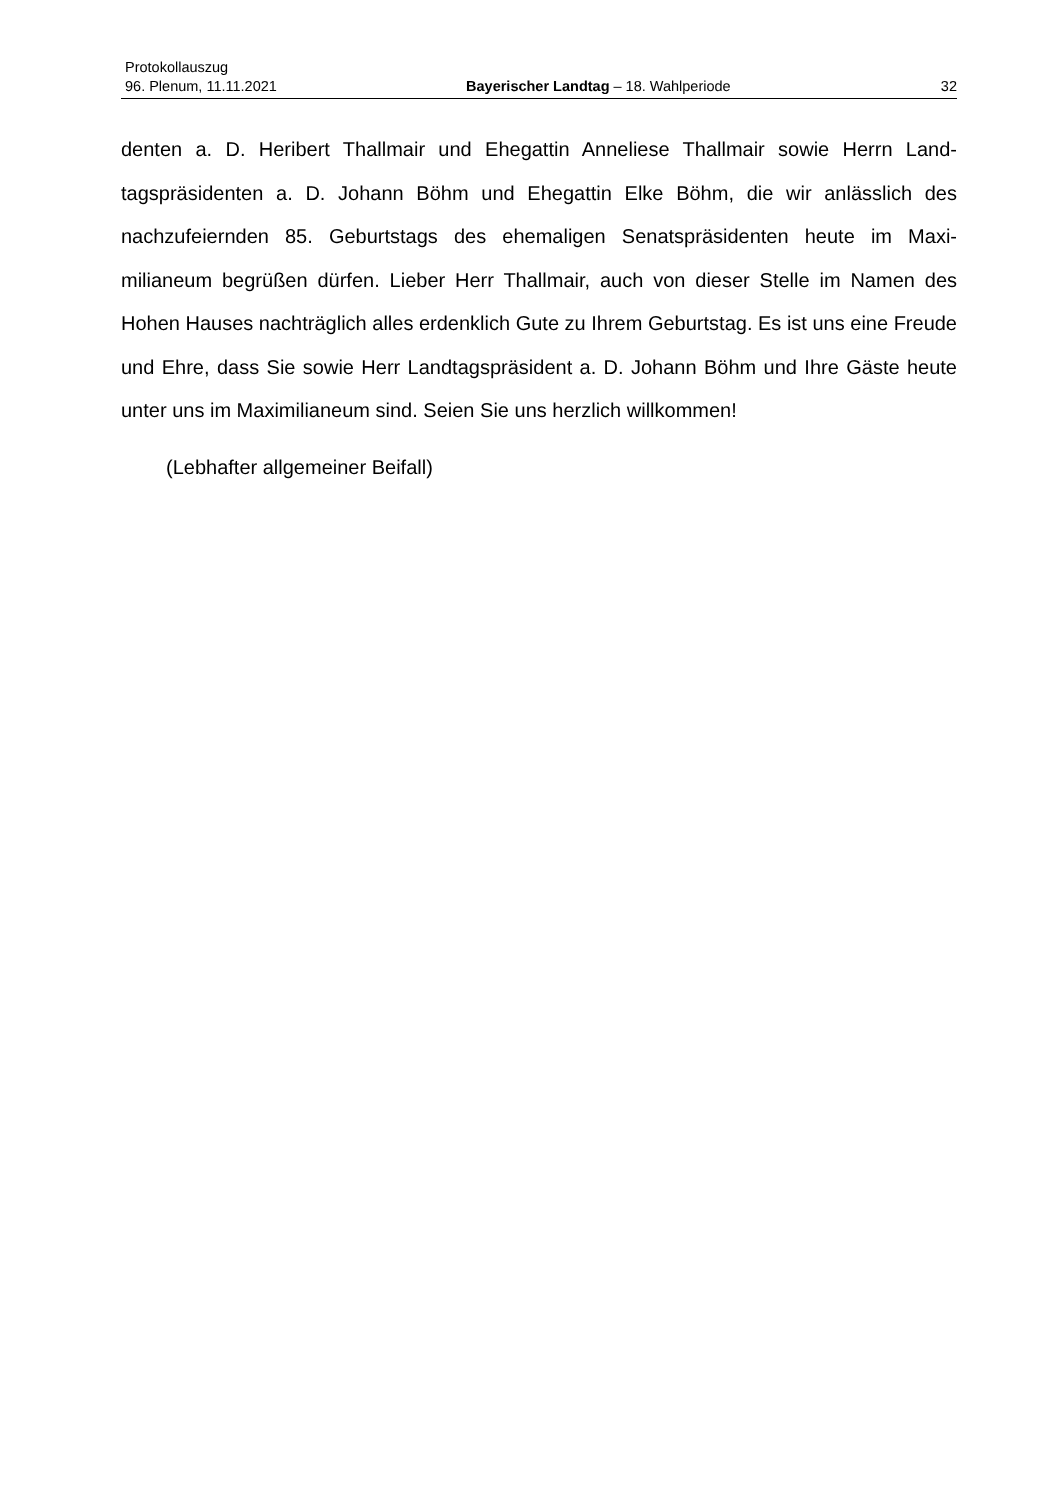Protokollauszug
96. Plenum, 11.11.2021 Bayerischer Landtag – 18. Wahlperiode 32
denten a. D. Heribert Thallmair und Ehegattin Anneliese Thallmair sowie Herrn Land­tagspräsidenten a. D. Johann Böhm und Ehegattin Elke Böhm, die wir anlässlich des nachzufeiernden 85. Geburtstags des ehemaligen Senatspräsidenten heute im Maxi­milianeum begrüßen dürfen. Lieber Herr Thallmair, auch von dieser Stelle im Namen des Hohen Hauses nachträglich alles erdenklich Gute zu Ihrem Geburtstag. Es ist uns eine Freude und Ehre, dass Sie sowie Herr Landtagspräsident a. D. Johann Böhm und Ihre Gäste heute unter uns im Maximilianeum sind. Seien Sie uns herzlich will­kommen!
(Lebhafter allgemeiner Beifall)